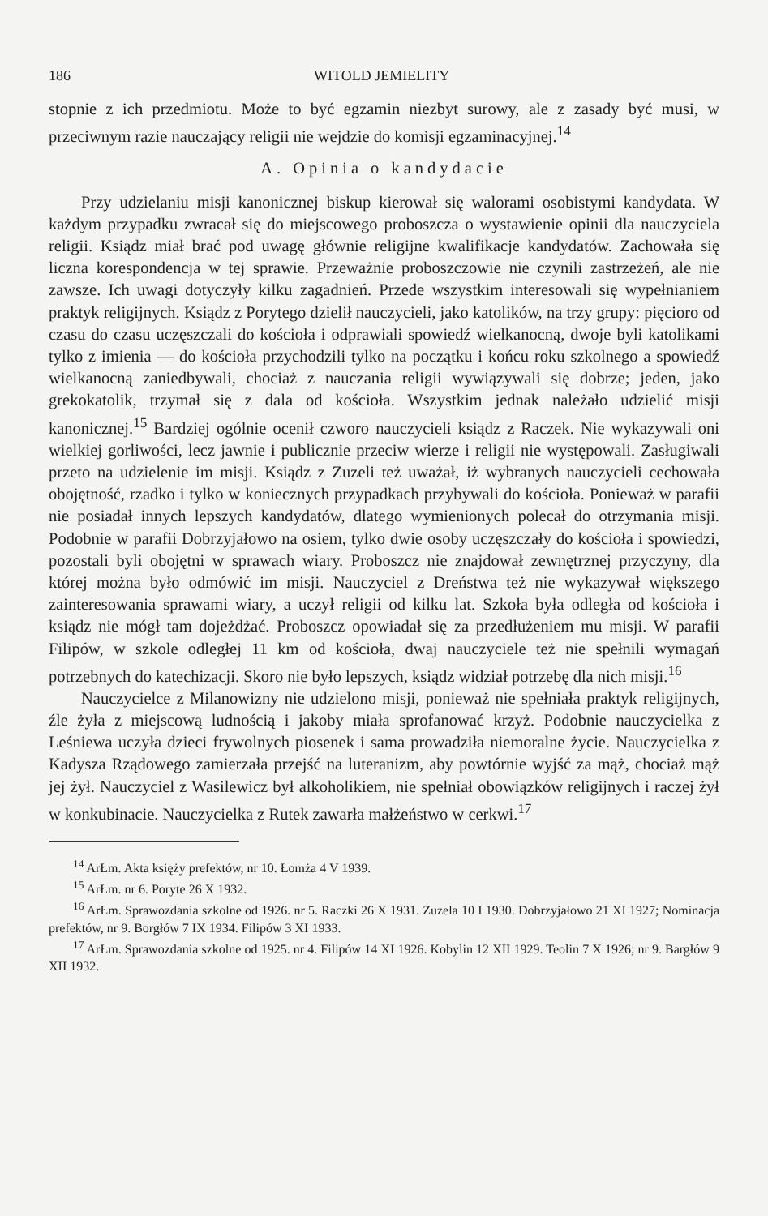186 WITOLD JEMIELITY
stopnie z ich przedmiotu. Może to być egzamin niezbyt surowy, ale z zasady być musi, w przeciwnym razie nauczający religii nie wejdzie do komisji egzaminacyjnej.<sup>14</sup>
A. Opinia o kandydacie
Przy udzielaniu misji kanonicznej biskup kierował się walorami osobistymi kandydata. W każdym przypadku zwracał się do miejscowego proboszcza o wystawienie opinii dla nauczyciela religii. Ksiądz miał brać pod uwagę głównie religijne kwalifikacje kandydatów. Zachowała się liczna korespondencja w tej sprawie. Przeważnie proboszczowie nie czynili zastrzeżeń, ale nie zawsze. Ich uwagi dotyczyły kilku zagadnień. Przede wszystkim interesowali się wypełnianiem praktyk religijnych. Ksiądz z Porytego dzielił nauczycieli, jako katolików, na trzy grupy: pięcioro od czasu do czasu uczęszczali do kościoła i odprawiali spowiedź wielkanocną, dwoje byli katolikami tylko z imienia — do kościoła przychodzili tylko na początku i końcu roku szkolnego a spowiedź wielkanocną zaniedbywali, chociaż z nauczania religii wywiązywali się dobrze; jeden, jako grekokatolik, trzymał się z dala od kościoła. Wszystkim jednak należało udzielić misji kanonicznej.<sup>15</sup> Bardziej ogólnie ocenił czworo nauczycieli ksiądz z Raczek. Nie wykazywali oni wielkiej gorliwości, lecz jawnie i publicznie przeciw wierze i religii nie występowali. Zasługiwali przeto na udzielenie im misji. Ksiądz z Zuzeli też uważał, iż wybranych nauczycieli cechowała obojętność, rzadko i tylko w koniecznych przypadkach przybywali do kościoła. Ponieważ w parafii nie posiadał innych lepszych kandydatów, dlatego wymienionych polecał do otrzymania misji. Podobnie w parafii Dobrzyjałowo na osiem, tylko dwie osoby uczęszczały do kościoła i spowiedzi, pozostali byli obojętni w sprawach wiary. Proboszcz nie znajdował zewnętrznej przyczyny, dla której można było odmówić im misji. Nauczyciel z Dreństwa też nie wykazywał większego zainteresowania sprawami wiary, a uczył religii od kilku lat. Szkoła była odległa od kościoła i ksiądz nie mógł tam dojeżdżać. Proboszcz opowiadał się za przedłużeniem mu misji. W parafii Filipów, w szkole odległej 11 km od kościoła, dwaj nauczyciele też nie spełnili wymagań potrzebnych do katechizacji. Skoro nie było lepszych, ksiądz widział potrzebę dla nich misji.<sup>16</sup>
Nauczycielce z Milanowizny nie udzielono misji, ponieważ nie spełniała praktyk religijnych, źle żyła z miejscową ludnością i jakoby miała sprofanować krzyż. Podobnie nauczycielka z Leśniewa uczyła dzieci frywolnych piosenek i sama prowadziła niemoralne życie. Nauczycielka z Kadysza Rządowego zamierzała przejść na luteranizm, aby powtórnie wyjść za mąż, chociaż mąż jej żył. Nauczyciel z Wasilewicz był alkoholikiem, nie spełniał obowiązków religijnych i raczej żył w konkubinacie. Nauczycielka z Rutek zawarła małżeństwo w cerkwi.<sup>17</sup>
<sup>14</sup> ArŁm. Akta księży prefektów, nr 10. Łomża 4 V 1939.
<sup>15</sup> ArŁm. nr 6. Poryte 26 X 1932.
<sup>16</sup> ArŁm. Sprawozdania szkolne od 1926. nr 5. Raczki 26 X 1931. Zuzela 10 I 1930. Dobrzyjałowo 21 XI 1927; Nominacja prefektów, nr 9. Borgłów 7 IX 1934. Filipów 3 XI 1933.
<sup>17</sup> ArŁm. Sprawozdania szkolne od 1925. nr 4. Filipów 14 XI 1926. Kobylin 12 XII 1929. Teolin 7 X 1926; nr 9. Bargłów 9 XII 1932.